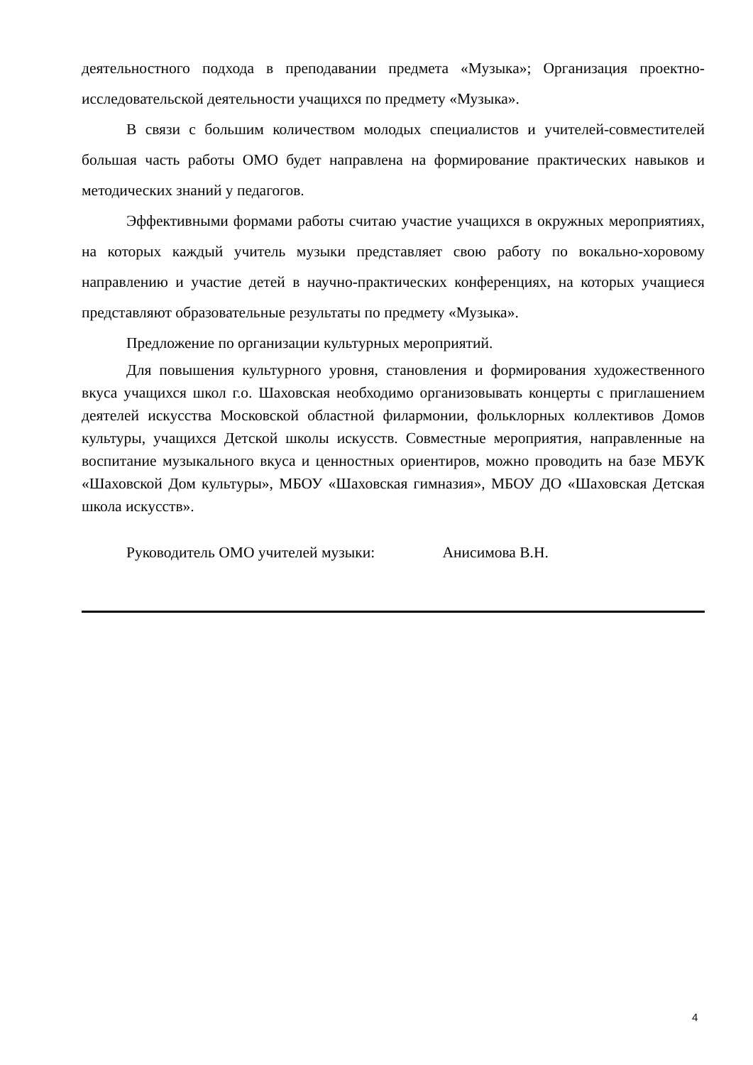деятельностного подхода в преподавании предмета «Музыка»; Организация проектно-исследовательской деятельности учащихся по предмету «Музыка».
В связи с большим количеством молодых специалистов и учителей-совместителей большая часть работы ОМО будет направлена на формирование практических навыков и методических знаний у педагогов.
Эффективными формами работы считаю участие учащихся в окружных мероприятиях, на которых каждый учитель музыки представляет свою работу по вокально-хоровому направлению и участие детей в научно-практических конференциях, на которых учащиеся представляют образовательные результаты по предмету «Музыка».
Предложение по организации культурных мероприятий.
Для повышения культурного уровня, становления и формирования художественного вкуса учащихся школ г.о. Шаховская необходимо организовывать концерты с приглашением деятелей искусства Московской областной филармонии, фольклорных коллективов Домов культуры, учащихся Детской школы искусств. Совместные мероприятия, направленные на воспитание музыкального вкуса и ценностных ориентиров, можно проводить на базе МБУК «Шаховской Дом культуры», МБОУ «Шаховская гимназия», МБОУ ДО «Шаховская Детская школа искусств».
Руководитель ОМО учителей музыки: Анисимова В.Н.
4